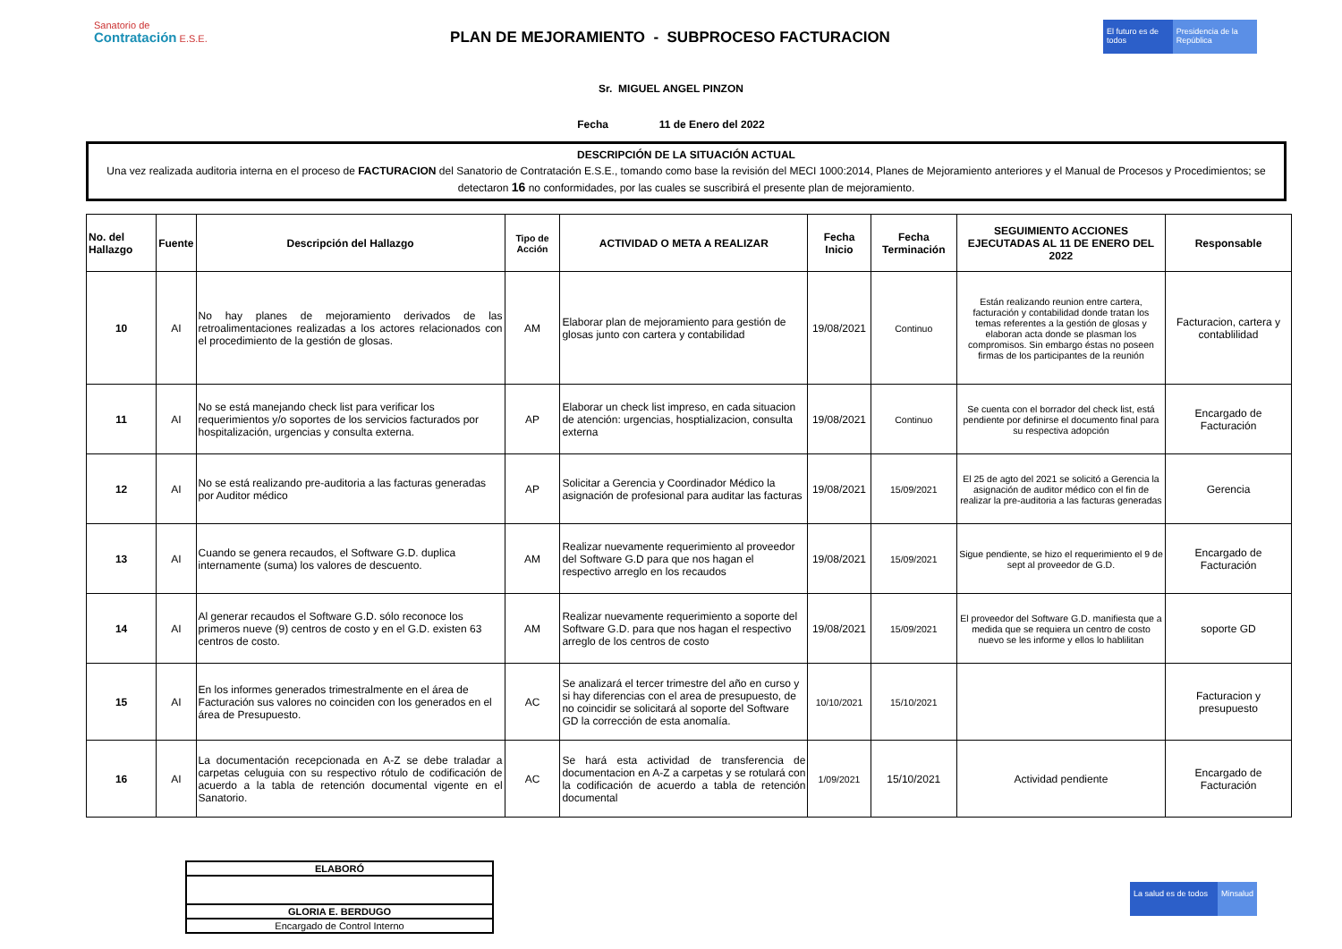Sanatorio de
Contratación E.S.E.
PLAN DE MEJORAMIENTO - SUBPROCESO FACTURACION
El futuro es de todos
Presidencia de la República
Sr. MIGUEL ANGEL PINZON
Fecha 11 de Enero del 2022
DESCRIPCIÓN DE LA SITUACIÓN ACTUAL
Una vez realizada auditoria interna en el proceso de FACTURACION del Sanatorio de Contratación E.S.E., tomando como base la revisión del MECI 1000:2014, Planes de Mejoramiento anteriores y el Manual de Procesos y Procedimientos; se detectaron 16 no conformidades, por las cuales se suscribirá el presente plan de mejoramiento.
| No. del Hallazgo | Fuente | Descripción del Hallazgo | Tipo de Acción | ACTIVIDAD O META A REALIZAR | Fecha Inicio | Fecha Terminación | SEGUIMIENTO ACCIONES EJECUTADAS AL 11 DE ENERO DEL 2022 | Responsable |
| --- | --- | --- | --- | --- | --- | --- | --- | --- |
| 10 | AI | No hay planes de mejoramiento derivados de las retroalimentaciones realizadas a los actores relacionados con el procedimiento de la gestión de glosas. | AM | Elaborar plan de mejoramiento para gestión de glosas junto con cartera y contabilidad | 19/08/2021 | Continuo | Están realizando reunion entre cartera, facturación y contabilidad donde tratan los temas referentes a la gestión de glosas y elaboran acta donde se plasman los compromisos. Sin embargo éstas no poseen firmas de los participantes de la reunión | Facturacion, cartera y contablilidad |
| 11 | AI | No se está manejando check list para verificar los requerimientos y/o soportes de los servicios facturados por hospitalización, urgencias y consulta externa. | AP | Elaborar un check list impreso, en cada situacion de atención: urgencias, hosptializacion, consulta externa | 19/08/2021 | Continuo | Se cuenta con el borrador del check list, está pendiente por definirse el documento final para su respectiva adopción | Encargado de Facturación |
| 12 | AI | No se está realizando pre-auditoria a las facturas generadas por Auditor médico | AP | Solicitar a Gerencia y Coordinador Médico la asignación de profesional para auditar las facturas | 19/08/2021 | 15/09/2021 | El 25 de agto del 2021 se solicitó a Gerencia la asignación de auditor médico con el fin de realizar la pre-auditoria a las facturas generadas | Gerencia |
| 13 | AI | Cuando se genera recaudos, el Software G.D. duplica internamente (suma) los valores de descuento. | AM | Realizar nuevamente requerimiento al proveedor del Software G.D para que nos hagan el respectivo arreglo en los recaudos | 19/08/2021 | 15/09/2021 | Sigue pendiente, se hizo el requerimiento el 9 de sept al proveedor de G.D. | Encargado de Facturación |
| 14 | AI | Al generar recaudos el Software G.D. sólo reconoce los primeros nueve (9) centros de costo y en el G.D. existen 63 centros de costo. | AM | Realizar nuevamente requerimiento a soporte del Software G.D. para que nos hagan el respectivo arreglo de los centros de costo | 19/08/2021 | 15/09/2021 | El proveedor del Software G.D. manifiesta que a medida que se requiera un centro de costo nuevo se les informe y ellos lo hablilitan | soporte GD |
| 15 | AI | En los informes generados trimestralmente en el área de Facturación sus valores no coinciden con los generados en el área de Presupuesto. | AC | Se analizará el tercer trimestre del año en curso y si hay diferencias con el area de presupuesto, de no coincidir se solicitará al soporte del Software GD la corrección de esta anomalía. | 10/10/2021 | 15/10/2021 | | Facturacion y presupuesto |
| 16 | AI | La documentación recepcionada en A-Z se debe traladar a carpetas celuguia con su respectivo rótulo de codificación de acuerdo a la tabla de retención documental vigente en el Sanatorio. | AC | Se hará esta actividad de transferencia de documentacion en A-Z a carpetas y se rotulará con la codificación de acuerdo a tabla de retención documental | 1/09/2021 | 15/10/2021 | Actividad pendiente | Encargado de Facturación |
| ELABORÓ |
| GLORIA E. BERDUGO |
| Encargado de Control Interno |
La salud es de todos
Minsalud